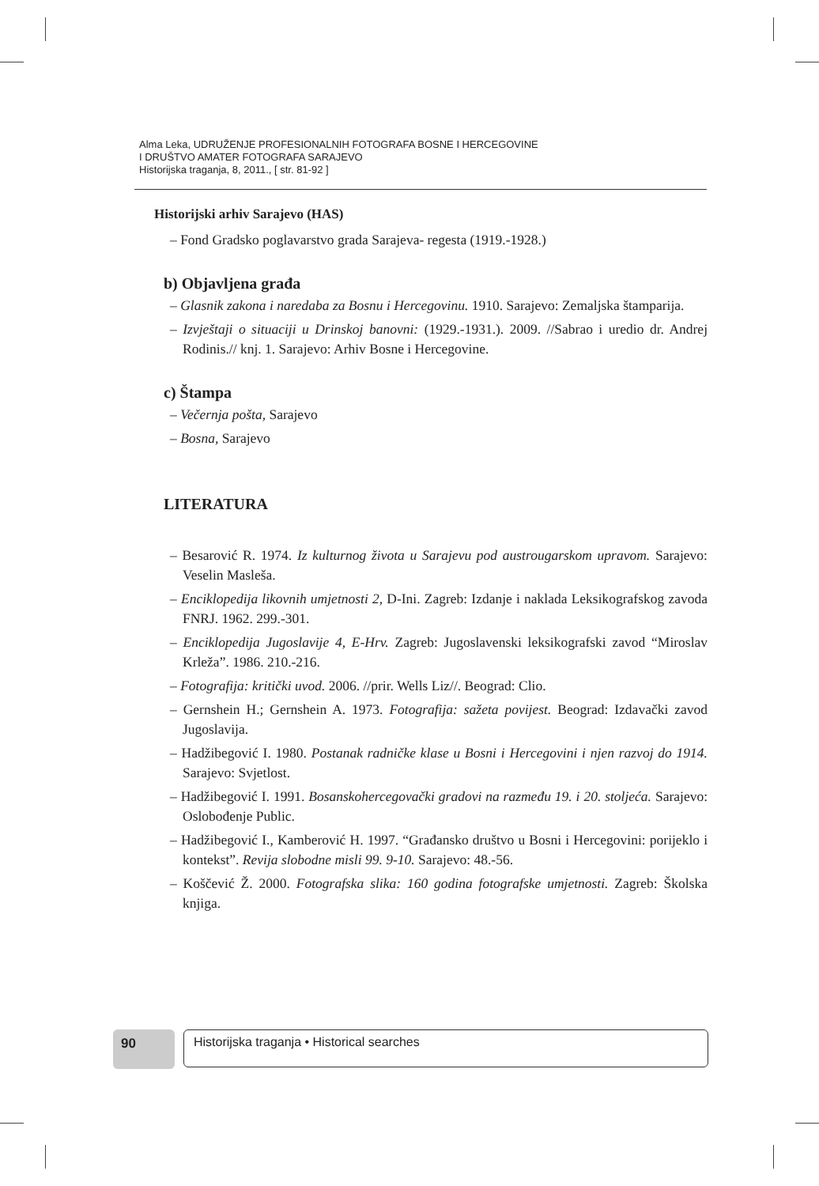Alma Leka, UDRUŽENJE PROFESIONALNIH FOTOGRAFA BOSNE I HERCEGOVINE
I DRUŠTVO AMATER FOTOGRAFA SARAJEVO
Historijska traganja, 8, 2011., [ str. 81-92 ]
Historijski arhiv Sarajevo (HAS)
– Fond Gradsko poglavarstvo grada Sarajeva- regesta (1919.-1928.)
b) Objavljena građa
– Glasnik zakona i naredaba za Bosnu i Hercegovinu. 1910. Sarajevo: Zemaljska štamparija.
– Izvještaji o situaciji u Drinskoj banovni: (1929.-1931.). 2009. //Sabrao i uredio dr. Andrej Rodinis.// knj. 1. Sarajevo: Arhiv Bosne i Hercegovine.
c) Štampa
– Večernja pošta, Sarajevo
– Bosna, Sarajevo
LITERATURA
– Besarović R. 1974. Iz kulturnog života u Sarajevu pod austrougarskom upravom. Sarajevo: Veselin Masleša.
– Enciklopedija likovnih umjetnosti 2, D-Ini. Zagreb: Izdanje i naklada Leksikografskog zavoda FNRJ. 1962. 299.-301.
– Enciklopedija Jugoslavije 4, E-Hrv. Zagreb: Jugoslavenski leksikografski zavod “Miroslav Krleža”. 1986. 210.-216.
– Fotografija: kritički uvod. 2006. //prir. Wells Liz//. Beograd: Clio.
– Gernshein H.; Gernshein A. 1973. Fotografija: sažeta povijest. Beograd: Izdavački zavod Jugoslavija.
– Hadžibegović I. 1980. Postanak radničke klase u Bosni i Hercegovini i njen razvoj do 1914. Sarajevo: Svjetlost.
– Hadžibegović I. 1991. Bosanskohercegovački gradovi na razmeđu 19. i 20. stoljeća. Sarajevo: Oslobođenje Public.
– Hadžibegović I., Kamberović H. 1997. “Građansko društvo u Bosni i Hercegovini: porijeklo i kontekst”. Revija slobodne misli 99. 9-10. Sarajevo: 48.-56.
– Koščević Ž. 2000. Fotografska slika: 160 godina fotografske umjetnosti. Zagreb: Školska knjiga.
90 Historijska traganja • Historical searches